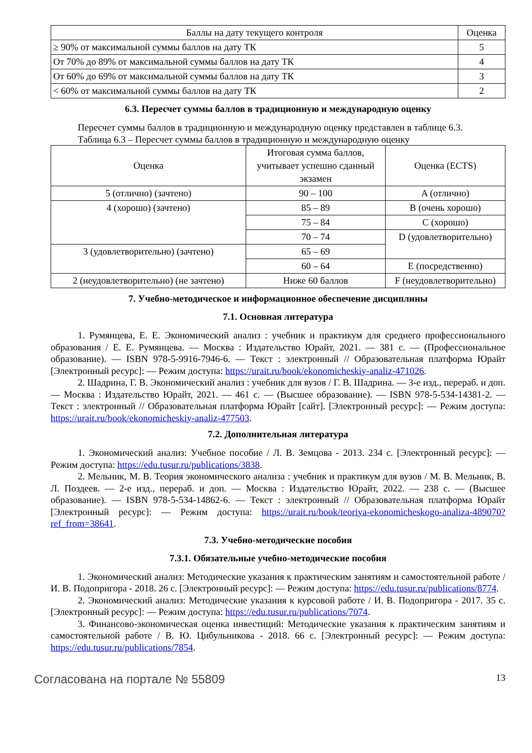| Баллы на дату текущего контроля | Оценка |
| --- | --- |
| ≥ 90% от максимальной суммы баллов на дату ТК | 5 |
| От 70% до 89% от максимальной суммы баллов на дату ТК | 4 |
| От 60% до 69% от максимальной суммы баллов на дату ТК | 3 |
| < 60% от максимальной суммы баллов на дату ТК | 2 |
6.3. Пересчет суммы баллов в традиционную и международную оценку
Пересчет суммы баллов в традиционную и международную оценку представлен в таблице 6.3.
Таблица 6.3 – Пересчет суммы баллов в традиционную и международную оценку
| Оценка | Итоговая сумма баллов, учитывает успешно сданный экзамен | Оценка (ECTS) |
| --- | --- | --- |
| 5 (отлично) (зачтено) | 90 – 100 | A (отлично) |
| 4 (хорошо) (зачтено) | 85 – 89 | B (очень хорошо) |
| | 75 – 84 | C (хорошо) |
| | 70 – 74 | D (удовлетворительно) |
| 3 (удовлетворительно) (зачтено) | 65 – 69 | |
| | 60 – 64 | E (посредственно) |
| 2 (неудовлетворительно) (не зачтено) | Ниже 60 баллов | F (неудовлетворительно) |
7. Учебно-методическое и информационное обеспечение дисциплины
7.1. Основная литература
1. Румянцева, Е. Е. Экономический анализ : учебник и практикум для среднего профессионального образования / Е. Е. Румянцева. — Москва : Издательство Юрайт, 2021. — 381 с. — (Профессиональное образование). — ISBN 978-5-9916-7946-6. — Текст : электронный // Образовательная платформа Юрайт [Электронный ресурс]: — Режим доступа: https://urait.ru/book/ekonomicheskiy-analiz-471026.
2. Шадрина, Г. В. Экономический анализ : учебник для вузов / Г. В. Шадрина. — 3-е изд., перераб. и доп. — Москва : Издательство Юрайт, 2021. — 461 с. — (Высшее образование). — ISBN 978-5-534-14381-2. — Текст : электронный // Образовательная платформа Юрайт [сайт]. [Электронный ресурс]: — Режим доступа: https://urait.ru/book/ekonomicheskiy-analiz-477503.
7.2. Дополнительная литература
1. Экономический анализ: Учебное пособие / Л. В. Земцова - 2013. 234 с. [Электронный ресурс]: — Режим доступа: https://edu.tusur.ru/publications/3838.
2. Мельник, М. В. Теория экономического анализа : учебник и практикум для вузов / М. В. Мельник, В. Л. Поздеев. — 2-е изд., перераб. и доп. — Москва : Издательство Юрайт, 2022. — 238 с. — (Высшее образование). — ISBN 978-5-534-14862-6. — Текст : электронный // Образовательная платформа Юрайт [Электронный ресурс]: — Режим доступа: https://urait.ru/book/teoriya-ekonomicheskogo-analiza-489070?ref_from=38641.
7.3. Учебно-методические пособия
7.3.1. Обязательные учебно-методические пособия
1. Экономический анализ: Методические указания к практическим занятиям и самостоятельной работе / И. В. Подопригора - 2018. 26 с. [Электронный ресурс]: — Режим доступа: https://edu.tusur.ru/publications/8774.
2. Экономический анализ: Методические указания к курсовой работе / И. В. Подопригора - 2017. 35 с. [Электронный ресурс]: — Режим доступа: https://edu.tusur.ru/publications/7074.
3. Финансово-экономическая оценка инвестиций: Методические указания к практическим занятиям и самостоятельной работе / В. Ю. Цибульникова - 2018. 66 с. [Электронный ресурс]: — Режим доступа: https://edu.tusur.ru/publications/7854.
Согласована на портале № 55809 13